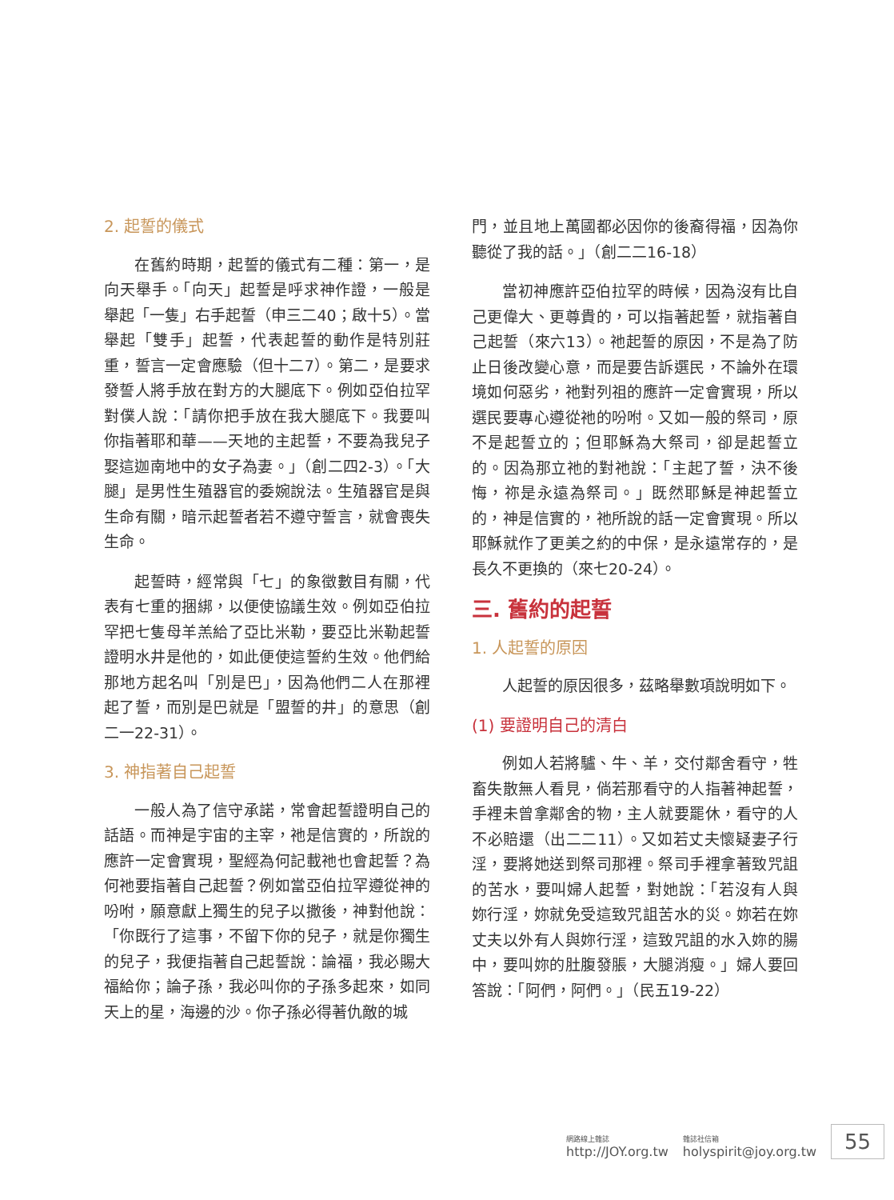2. 起誓的儀式
在舊約時期，起誓的儀式有二種：第一，是向天舉手。「向天」起誓是呼求神作證，一般是舉起「一隻」右手起誓（申三二40；啟十5）。當舉起「雙手」起誓，代表起誓的動作是特別莊重，誓言一定會應驗（但十二7）。第二，是要求發誓人將手放在對方的大腿底下。例如亞伯拉罕對僕人說：「請你把手放在我大腿底下。我要叫你指著耶和華——天地的主起誓，不要為我兒子娶這迦南地中的女子為妻。」（創二四2-3）。「大腿」是男性生殖器官的委婉說法。生殖器官是與生命有關，暗示起誓者若不遵守誓言，就會喪失生命。
起誓時，經常與「七」的象徵數目有關，代表有七重的捆綁，以便使協議生效。例如亞伯拉罕把七隻母羊羔給了亞比米勒，要亞比米勒起誓證明水井是他的，如此便使這誓約生效。他們給那地方起名叫「別是巴」，因為他們二人在那裡起了誓，而別是巴就是「盟誓的井」的意思（創二一22-31）。
3. 神指著自己起誓
一般人為了信守承諾，常會起誓證明自己的話語。而神是宇宙的主宰，祂是信實的，所說的應許一定會實現，聖經為何記載祂也會起誓？為何祂要指著自己起誓？例如當亞伯拉罕遵從神的吩咐，願意獻上獨生的兒子以撒後，神對他說：「你既行了這事，不留下你的兒子，就是你獨生的兒子，我便指著自己起誓說：論福，我必賜大福給你；論子孫，我必叫你的子孫多起來，如同天上的星，海邊的沙。你子孫必得著仇敵的城
門，並且地上萬國都必因你的後裔得福，因為你聽從了我的話。」（創二二16-18）
當初神應許亞伯拉罕的時候，因為沒有比自己更偉大、更尊貴的，可以指著起誓，就指著自己起誓（來六13）。祂起誓的原因，不是為了防止日後改變心意，而是要告訴選民，不論外在環境如何惡劣，祂對列祖的應許一定會實現，所以選民要專心遵從祂的吩咐。又如一般的祭司，原不是起誓立的；但耶穌為大祭司，卻是起誓立的。因為那立祂的對祂說：「主起了誓，決不後悔，祢是永遠為祭司。」既然耶穌是神起誓立的，神是信實的，祂所說的話一定會實現。所以耶穌就作了更美之約的中保，是永遠常存的，是長久不更換的（來七20-24）。
三. 舊約的起誓
1. 人起誓的原因
人起誓的原因很多，茲略舉數項說明如下。
(1) 要證明自己的清白
例如人若將驢、牛、羊，交付鄰舍看守，牲畜失散無人看見，倘若那看守的人指著神起誓，手裡未曾拿鄰舍的物，主人就要罷休，看守的人不必賠還（出二二11）。又如若丈夫懷疑妻子行淫，要將她送到祭司那裡。祭司手裡拿著致咒詛的苦水，要叫婦人起誓，對她說：「若沒有人與妳行淫，妳就免受這致咒詛苦水的災。妳若在妳丈夫以外有人與妳行淫，這致咒詛的水入妳的腸中，要叫妳的肚腹發脹，大腿消瘦。」婦人要回答說：「阿們，阿們。」（民五19-22）
網路線上雜誌
http://JOY.org.tw
雜誌社信箱
holyspirit@joy.org.tw
55